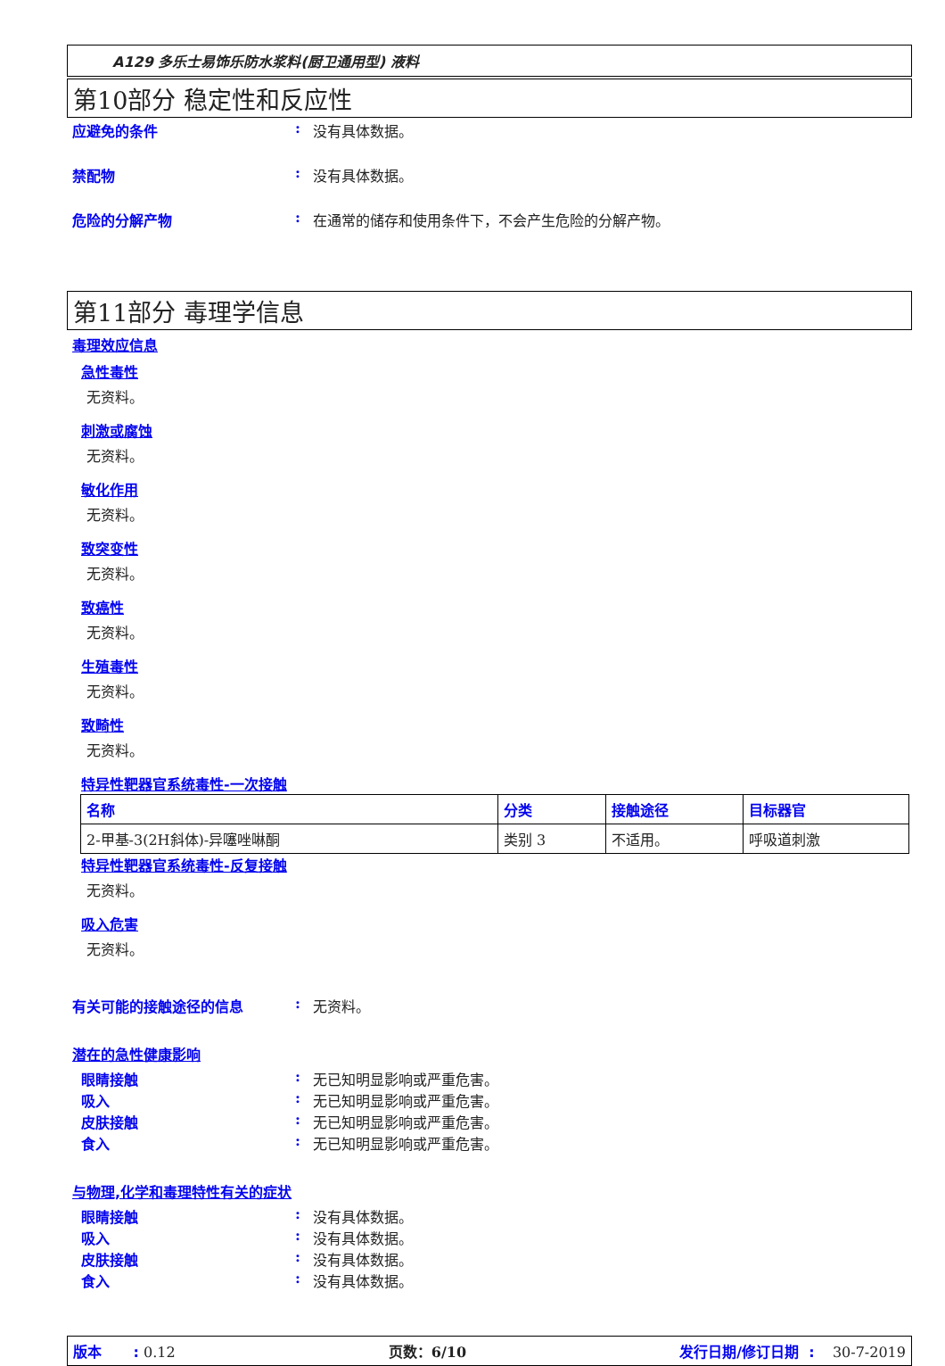A129 多乐士易饰乐防水浆料(厨卫通用型) 液料
第10部分 稳定性和反应性
应避免的条件: 没有具体数据。
禁配物: 没有具体数据。
危险的分解产物: 在通常的储存和使用条件下，不会产生危险的分解产物。
第11部分 毒理学信息
毒理效应信息
急性毒性
无资料。
刺激或腐蚀
无资料。
敏化作用
无资料。
致突变性
无资料。
致癌性
无资料。
生殖毒性
无资料。
致畸性
无资料。
特异性靶器官系统毒性-一次接触
| 名称 | 分类 | 接触途径 | 目标器官 |
| --- | --- | --- | --- |
| 2-甲基-3(2H斜体)-异噻唑啉酮 | 类别 3 | 不适用。 | 呼吸道刺激 |
特异性靶器官系统毒性-反复接触
无资料。
吸入危害
无资料。
有关可能的接触途径的信息: 无资料。
潜在的急性健康影响
眼睛接触: 无已知明显影响或严重危害。
吸入: 无已知明显影响或严重危害。
皮肤接触: 无已知明显影响或严重危害。
食入: 无已知明显影响或严重危害。
与物理,化学和毒理特性有关的症状
眼睛接触: 没有具体数据。
吸入: 没有具体数据。
皮肤接触: 没有具体数据。
食入: 没有具体数据。
版本 : 0.12 页数：6/10 发行日期/修订日期 : 30-7-2019